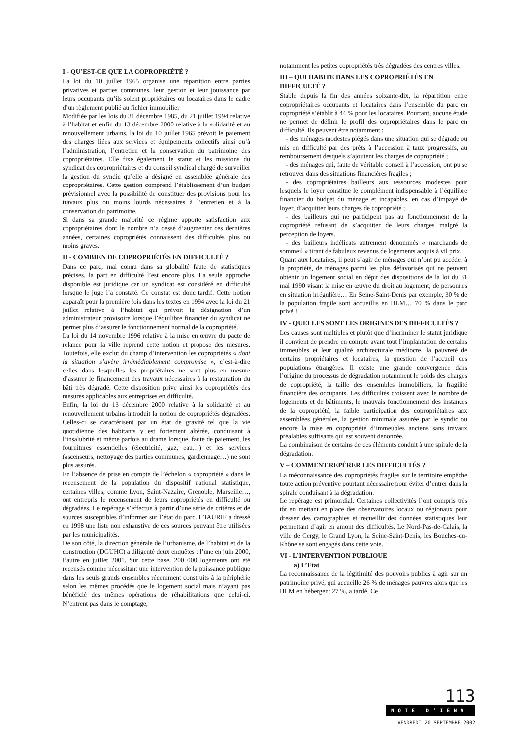I - QU’EST-CE QUE LA COPROPRIÉTÉ ?
La loi du 10 juillet 1965 organise une répartition entre parties privatives et parties communes, leur gestion et leur jouissance par leurs occupants qu’ils soient propriétaires ou locataires dans le cadre d’un règlement publié au fichier immobilier
Modifiée par les lois du 31 décembre 1985, du 21 juillet 1994 relative à l’habitat et enfin du 13 décembre 2000 relative à la solidarité et au renouvellement urbains, la loi du 10 juillet 1965 prévoit le paiement des charges liées aux services et équipements collectifs ainsi qu’à l’administration, l’entretien et la conservation du patrimoine des copropriétaires. Elle fixe également le statut et les missions du syndicat des copropriétaires et du conseil syndical chargé de surveiller la gestion du syndic qu’elle a désigné en assemblée générale des copropriétaires. Cette gestion comprend l’établissement d’un budget prévisionnel avec la possibilité de constituer des provisions pour les travaux plus ou moins lourds nécessaires à l’entretien et à la conservation du patrimoine.
Si dans sa grande majorité ce régime apporte satisfaction aux copropriétaires dont le nombre n’a cessé d’augmenter ces dernières années, certaines copropriétés connaissent des difficultés plus ou moins graves.
II - COMBIEN DE COPROPRIÉTÉS EN DIFFICULTÉ ?
Dans ce parc, mal connu dans sa globalité faute de statistiques précises, la part en difficulté l’est encore plus. La seule approche disponible est juridique car un syndicat est considéré en difficulté lorsque le juge l’a constaté. Ce constat est donc tardif. Cette notion apparaît pour la première fois dans les textes en 1994 avec la loi du 21 juillet relative à l’habitat qui prévoit la désignation d’un administrateur provisoire lorsque l’équilibre financier du syndicat ne permet plus d’assurer le fonctionnement normal de la copropriété.
La loi du 14 novembre 1996 relative à la mise en œuvre du pacte de relance pour la ville reprend cette notion et propose des mesures. Toutefois, elle exclut du champ d’intervention les copropriétés « dont la situation s’avère irrémédiablement compromise », c’est-à-dire celles dans lesquelles les propriétaires ne sont plus en mesure d’assurer le financement des travaux nécessaires à la restauration du bâti très dégradé. Cette disposition prive ainsi les copropriétés des mesures applicables aux entreprises en difficulté.
Enfin, la loi du 13 décembre 2000 relative à la solidarité et au renouvellement urbains introduit la notion de copropriétés dégradées. Celles-ci se caractérisent par un état de gravité tel que la vie quotidienne des habitants y est fortement altérée, conduisant à l’insalubrité et même parfois au drame lorsque, faute de paiement, les fournitures essentielles (électricité, gaz, eau…) et les services (ascenseurs, nettoyage des parties communes, gardiennage…) ne sont plus assurés.
En l’absence de prise en compte de l’échelon « copropriété » dans le recensement de la population du dispositif national statistique, certaines villes, comme Lyon, Saint-Nazaire, Grenoble, Marseille…, ont entrepris le recensement de leurs copropriétés en difficulté ou dégradées. Le repérage s’effectue à partir d’une série de critères et de sources susceptibles d’informer sur l’état du parc. L’IAURIF a dressé en 1998 une liste non exhaustive de ces sources pouvant être utilisées par les municipalités.
De son côté, la direction générale de l’urbanisme, de l’habitat et de la construction (DGUHC) a diligenté deux enquêtes : l’une en juin 2000, l’autre en juillet 2001. Sur cette base, 200 000 logements ont été recensés comme nécessitant une intervention de la puissance publique dans les seuls grands ensembles récemment construits à la périphérie selon les mêmes procédés que le logement social mais n’ayant pas bénéficié des mêmes opérations de réhabilitations que celui-ci. N’entrent pas dans le comptage,
notamment les petites copropriétés très dégradées des centres villes.
III – QUI HABITE DANS LES COPROPRIÉTÉS EN DIFFICULTÉ ?
Stable depuis la fin des années soixante-dix, la répartition entre copropriétaires occupants et locataires dans l’ensemble du parc en copropriété s’établit à 44 % pour les locataires. Pourtant, aucune étude ne permet de définir le profil des copropriétaires dans le parc en difficulté. Ils peuvent être notamment :
- des ménages modestes piégés dans une situation qui se dégrade ou mis en difficulté par des prêts à l’accession à taux progressifs, au remboursement desquels s’ajoutent les charges de copropriété ;
- des ménages qui, faute de véritable conseil à l’accession, ont pu se retrouver dans des situations financières fragiles ;
- des copropriétaires bailleurs aux ressources modestes pour lesquels le loyer constitue le complément indispensable à l’équilibre financier du budget du ménage et incapables, en cas d’impayé de loyer, d’acquitter leurs charges de copropriété ;
- des bailleurs qui ne participent pas au fonctionnement de la copropriété refusant de s’acquitter de leurs charges malgré la perception de loyers.
- des bailleurs indélicats autrement dénommés « marchands de sommeil » tirant de fabuleux revenus de logements acquis à vil prix.
Quant aux locataires, il peut s’agir de ménages qui n’ont pu accéder à la propriété, de ménages parmi les plus défavorisés qui ne peuvent obtenir un logement social en dépit des dispositions de la loi du 31 mai 1990 visant la mise en œuvre du droit au logement, de personnes en situation irrégulière… En Seine-Saint-Denis par exemple, 30 % de la population fragile sont accueillis en HLM… 70 % dans le parc privé !
IV - QUELLES SONT LES ORIGINES DES DIFFICULTÉS ?
Les causes sont multiples et plutôt que d’incriminer le statut juridique il convient de prendre en compte avant tout l’implantation de certains immeubles et leur qualité architecturale médiocre, la pauvreté de certains propriétaires et locataires, la question de l’accueil des populations étrangères. Il existe une grande convergence dans l’origine du processus de dégradation notamment le poids des charges de copropriété, la taille des ensembles immobiliers, la fragilité financière des occupants. Les difficultés croissent avec le nombre de logements et de bâtiments, le mauvais fonctionnement des instances de la copropriété, la faible participation des copropriétaires aux assemblées générales, la gestion minimale assurée par le syndic ou encore la mise en copropriété d’immeubles anciens sans travaux préalables suffisants qui est souvent dénoncée.
La combinaison de certains de ces éléments conduit à une spirale de la dégradation.
V – COMMENT REPÉRER LES DIFFICULTÉS ?
La méconnaissance des copropriétés fragiles sur le territoire empêche toute action préventive pourtant nécessaire pour éviter d’entrer dans la spirale conduisant à la dégradation.
Le repérage est primordial. Certaines collectivités l’ont compris très tôt en mettant en place des observatoires locaux ou régionaux pour dresser des cartographies et recueillir des données statistiques leur permettant d’agir en amont des difficultés. Le Nord-Pas-de-Calais, la ville de Cergy, le Grand Lyon, la Seine-Saint-Denis, les Bouches-du-Rhône se sont engagés dans cette voie.
VI - L’INTERVENTION PUBLIQUE
a) L’Etat
La reconnaissance de la légitimité des pouvoirs publics à agir sur un patrimoine privé, qui accueille 26 % de ménages pauvres alors que les HLM en hébergent 27 %, a tardé. Ce
113
NOTE D’IÉNA
VENDREDI 20 SEPTEMBRE 2002